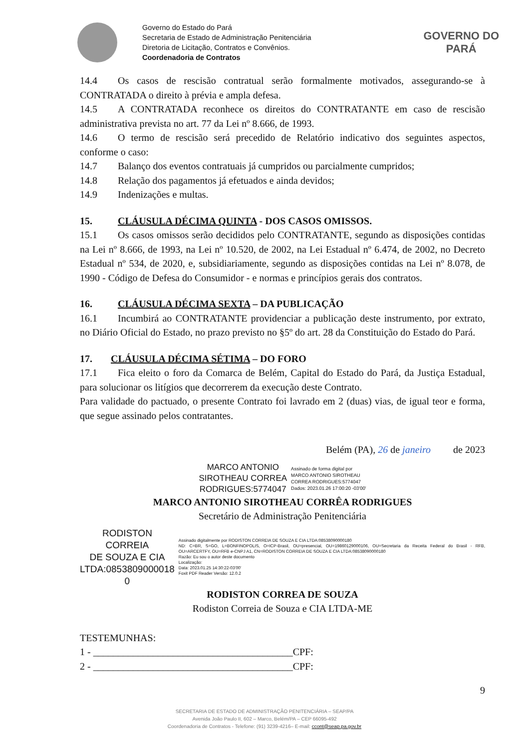Governo do Estado do Pará
Secretaria de Estado de Administração Penitenciária
Diretoria de Licitação, Contratos e Convênios.
Coordenadoria de Contratos
GOVERNO DO
PARÁ
14.4 Os casos de rescisão contratual serão formalmente motivados, assegurando-se à CONTRATADA o direito à prévia e ampla defesa.
14.5 A CONTRATADA reconhece os direitos do CONTRATANTE em caso de rescisão administrativa prevista no art. 77 da Lei nº 8.666, de 1993.
14.6 O termo de rescisão será precedido de Relatório indicativo dos seguintes aspectos, conforme o caso:
14.7 Balanço dos eventos contratuais já cumpridos ou parcialmente cumpridos;
14.8 Relação dos pagamentos já efetuados e ainda devidos;
14.9 Indenizações e multas.
15. CLÁUSULA DÉCIMA QUINTA - DOS CASOS OMISSOS.
15.1 Os casos omissos serão decididos pelo CONTRATANTE, segundo as disposições contidas na Lei nº 8.666, de 1993, na Lei nº 10.520, de 2002, na Lei Estadual nº 6.474, de 2002, no Decreto Estadual nº 534, de 2020, e, subsidiariamente, segundo as disposições contidas na Lei nº 8.078, de 1990 - Código de Defesa do Consumidor - e normas e princípios gerais dos contratos.
16. CLÁUSULA DÉCIMA SEXTA – DA PUBLICAÇÃO
16.1 Incumbirá ao CONTRATANTE providenciar a publicação deste instrumento, por extrato, no Diário Oficial do Estado, no prazo previsto no §5º do art. 28 da Constituição do Estado do Pará.
17. CLÁUSULA DÉCIMA SÉTIMA – DO FORO
17.1 Fica eleito o foro da Comarca de Belém, Capital do Estado do Pará, da Justiça Estadual, para solucionar os litígios que decorrerem da execução deste Contrato.
Para validade do pactuado, o presente Contrato foi lavrado em 2 (duas) vias, de igual teor e forma, que segue assinado pelos contratantes.
Belém (PA), 26 de janeiro de 2023
MARCO ANTONIO
SIROTHEAU CORREA
RODRIGUES:5774047
Assinado de forma digital por
MARCO ANTONIO SIROTHEAU
CORREA RODRIGUES:5774047
Dados: 2023.01.26 17:00:20 -03'00'
MARCO ANTONIO SIROTHEAU CORRÊA RODRIGUES
Secretário de Administração Penitenciária
RODISTON CORREIA
DE SOUZA E CIA
LTDA:0853809000018
0
Assinado digitalmente por RODISTON CORREIA DE SOUZA E CIA LTDA:08538090000180
ND: C=BR, S=GO, L=BONFINOPOLIS, O=ICP-Brasil, OU=presencial, OU=19860129000106, OU=Secretaria da Receita Federal do Brasil - RFB, OU=ARCERTFY, OU=RFB e-CNPJ A1, CN=RODISTON CORREIA DE SOUZA E CIA LTDA:08538090000180
Razão: Eu sou o autor deste documento
Localização:
Data: 2023.01.25 14:30:22-03'00'
Foxit PDF Reader Versão: 12.0.2
RODISTON CORREA DE SOUZA
Rodiston Correia de Souza e CIA LTDA-ME
TESTEMUNHAS:
1 - ________________________________________CPF:
2 - ________________________________________CPF:
9
SECRETARIA DE ESTADO DE ADMINISTRAÇÃO PENITENCIÁRIA – SEAP/PA
Avenida João Paulo II, 602 – Marco, Belém/PA – CEP 66095-492
Coordenadoria de Contratos - Telefone: (91) 3239-4216– E-mail: ccont@seap.pa.gov.br